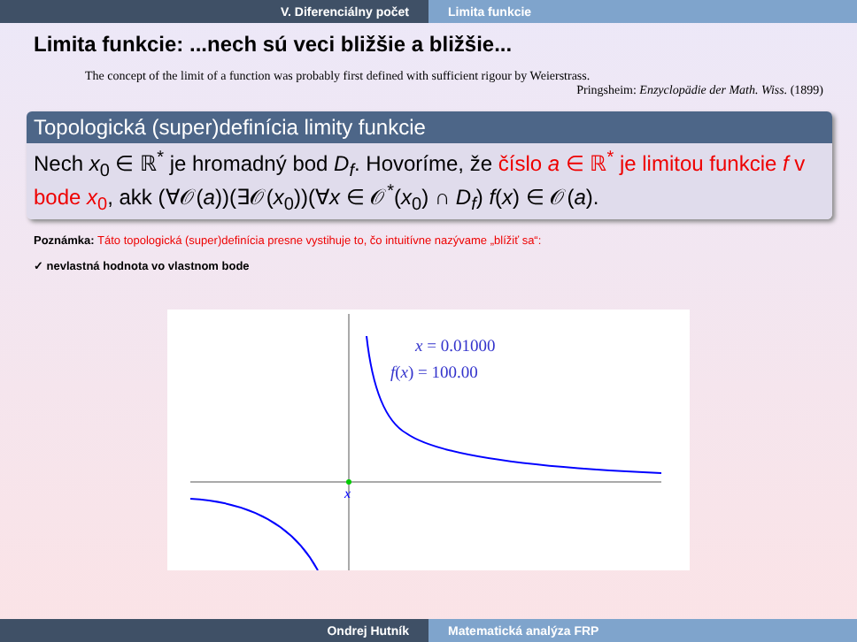V. Diferenciálny počet Limita funkcie
Limita funkcie: ...nech sú veci bližšie a bližšie...
The concept of the limit of a function was probably first defined with sufficient rigour by Weierstrass.
Pringsheim: Enzyclopädie der Math. Wiss. (1899)
Topologická (super)definícia limity funkcie
Nech x<sub>0</sub> ∈ ℝ<sup>*</sup> je hromadný bod D<sub>f</sub>. Hovoríme, že číslo a ∈ ℝ<sup>*</sup> je limitou funkcie f v bode x<sub>0</sub>, akk (∀𝒪(a))(∃𝒪(x<sub>0</sub>))(∀x ∈ 𝒪<sup>*</sup>(x<sub>0</sub>) ∩ D<sub>f</sub>) f(x) ∈ 𝒪(a).
Poznámka: Táto topologická (super)definícia presne vystihuje to, čo intuitívne nazývame „blížiť sa“:
✓ nevlastná hodnota vo vlastnom bode
x
x = 0.01000
f(x) = 100.00
Ondrej Hutník Matematická analýza FRP